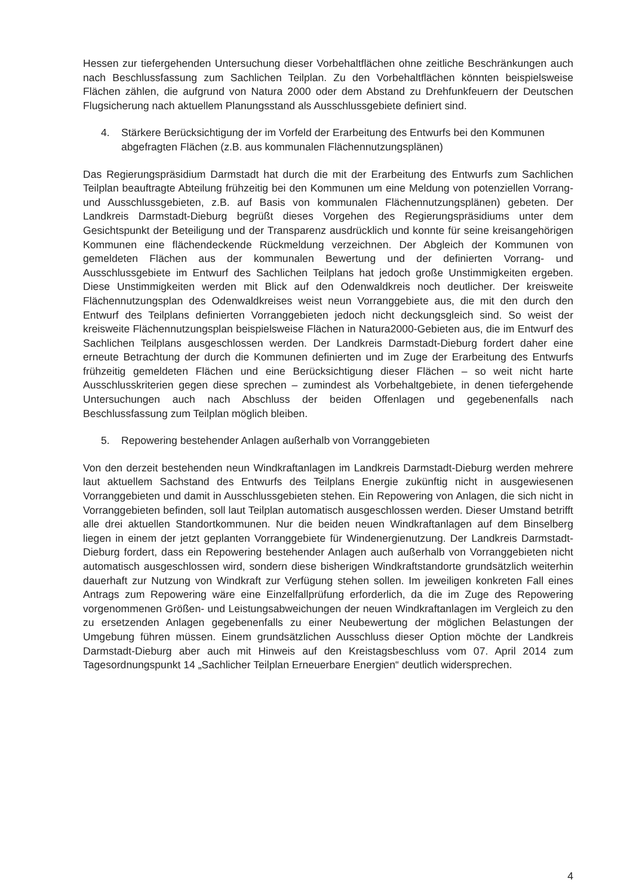Hessen zur tiefergehenden Untersuchung dieser Vorbehaltflächen ohne zeitliche Beschränkungen auch nach Beschlussfassung zum Sachlichen Teilplan. Zu den Vorbehaltflächen könnten beispielsweise Flächen zählen, die aufgrund von Natura 2000 oder dem Abstand zu Drehfunkfeuern der Deutschen Flugsicherung nach aktuellem Planungsstand als Ausschlussgebiete definiert sind.
4. Stärkere Berücksichtigung der im Vorfeld der Erarbeitung des Entwurfs bei den Kommunen abgefragten Flächen (z.B. aus kommunalen Flächennutzungsplänen)
Das Regierungspräsidium Darmstadt hat durch die mit der Erarbeitung des Entwurfs zum Sachlichen Teilplan beauftragte Abteilung frühzeitig bei den Kommunen um eine Meldung von potenziellen Vorrang- und Ausschlussgebieten, z.B. auf Basis von kommunalen Flächennutzungsplänen) gebeten. Der Landkreis Darmstadt-Dieburg begrüßt dieses Vorgehen des Regierungspräsidiums unter dem Gesichtspunkt der Beteiligung und der Transparenz ausdrücklich und konnte für seine kreisangehörigen Kommunen eine flächendeckende Rückmeldung verzeichnen. Der Abgleich der Kommunen von gemeldeten Flächen aus der kommunalen Bewertung und der definierten Vorrang- und Ausschlussgebiete im Entwurf des Sachlichen Teilplans hat jedoch große Unstimmigkeiten ergeben. Diese Unstimmigkeiten werden mit Blick auf den Odenwaldkreis noch deutlicher. Der kreisweite Flächennutzungsplan des Odenwaldkreises weist neun Vorranggebiete aus, die mit den durch den Entwurf des Teilplans definierten Vorranggebieten jedoch nicht deckungsgleich sind. So weist der kreisweite Flächennutzungsplan beispielsweise Flächen in Natura2000-Gebieten aus, die im Entwurf des Sachlichen Teilplans ausgeschlossen werden. Der Landkreis Darmstadt-Dieburg fordert daher eine erneute Betrachtung der durch die Kommunen definierten und im Zuge der Erarbeitung des Entwurfs frühzeitig gemeldeten Flächen und eine Berücksichtigung dieser Flächen – so weit nicht harte Ausschlusskriterien gegen diese sprechen – zumindest als Vorbehaltgebiete, in denen tiefergehende Untersuchungen auch nach Abschluss der beiden Offenlagen und gegebenenfalls nach Beschlussfassung zum Teilplan möglich bleiben.
5. Repowering bestehender Anlagen außerhalb von Vorranggebieten
Von den derzeit bestehenden neun Windkraftanlagen im Landkreis Darmstadt-Dieburg werden mehrere laut aktuellem Sachstand des Entwurfs des Teilplans Energie zukünftig nicht in ausgewiesenen Vorranggebieten und damit in Ausschlussgebieten stehen. Ein Repowering von Anlagen, die sich nicht in Vorranggebieten befinden, soll laut Teilplan automatisch ausgeschlossen werden. Dieser Umstand betrifft alle drei aktuellen Standortkommunen. Nur die beiden neuen Windkraftanlagen auf dem Binselberg liegen in einem der jetzt geplanten Vorranggebiete für Windenergienutzung. Der Landkreis Darmstadt-Dieburg fordert, dass ein Repowering bestehender Anlagen auch außerhalb von Vorranggebieten nicht automatisch ausgeschlossen wird, sondern diese bisherigen Windkraftstandorte grundsätzlich weiterhin dauerhaft zur Nutzung von Windkraft zur Verfügung stehen sollen. Im jeweiligen konkreten Fall eines Antrags zum Repowering wäre eine Einzelfallprüfung erforderlich, da die im Zuge des Repowering vorgenommenen Größen- und Leistungsabweichungen der neuen Windkraftanlagen im Vergleich zu den zu ersetzenden Anlagen gegebenenfalls zu einer Neubewertung der möglichen Belastungen der Umgebung führen müssen. Einem grundsätzlichen Ausschluss dieser Option möchte der Landkreis Darmstadt-Dieburg aber auch mit Hinweis auf den Kreistagsbeschluss vom 07. April 2014 zum Tagesordnungspunkt 14 „Sachlicher Teilplan Erneuerbare Energien“ deutlich widersprechen.
4